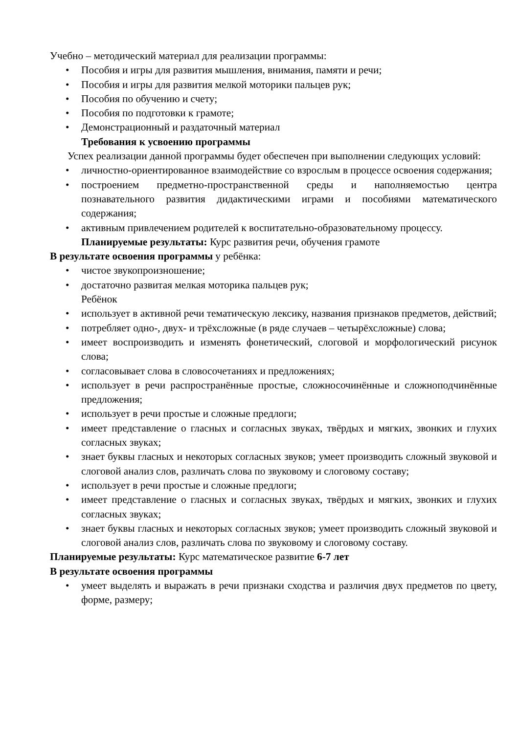Учебно – методический материал для реализации программы:
• Пособия и игры для развития мышления, внимания, памяти и речи;
• Пособия и игры для развития мелкой моторики пальцев рук;
• Пособия по обучению и счету;
• Пособия по подготовки к грамоте;
• Демонстрационный и раздаточный материал
Требования к усвоению программы
Успех реализации данной программы будет обеспечен при выполнении следующих условий:
• личностно-ориентированное взаимодействие со взрослым в процессе освоения содержания;
• построением предметно-пространственной среды и наполняемостью центра познавательного развития дидактическими играми и пособиями математического содержания;
• активным привлечением родителей к воспитательно-образовательному процессу.
Планируемые результаты: Курс развития речи, обучения грамоте
В результате освоения программы у ребёнка:
• чистое звукопроизношение;
• достаточно развитая мелкая моторика пальцев рук;
Ребёнок
• использует в активной речи тематическую лексику, названия признаков предметов, действий;
• потребляет одно-, двух- и трёхсложные (в ряде случаев – четырёхсложные) слова;
• имеет воспроизводить и изменять фонетический, слоговой и морфологический рисунок слова;
• согласовывает слова в словосочетаниях и предложениях;
• использует в речи распространённые простые, сложносочинённые и сложноподчинённые предложения;
• использует в речи простые и сложные предлоги;
• имеет представление о гласных и согласных звуках, твёрдых и мягких, звонких и глухих согласных звуках;
• знает буквы гласных и некоторых согласных звуков; умеет производить сложный звуковой и слоговой анализ слов, различать слова по звуковому и слоговому составу;
• использует в речи простые и сложные предлоги;
• имеет представление о гласных и согласных звуках, твёрдых и мягких, звонких и глухих согласных звуках;
• знает буквы гласных и некоторых согласных звуков; умеет производить сложный звуковой и слоговой анализ слов, различать слова по звуковому и слоговому составу.
Планируемые результаты: Курс математическое развитие 6-7 лет
В результате освоения программы
• умеет выделять и выражать в речи признаки сходства и различия двух предметов по цвету, форме, размеру;